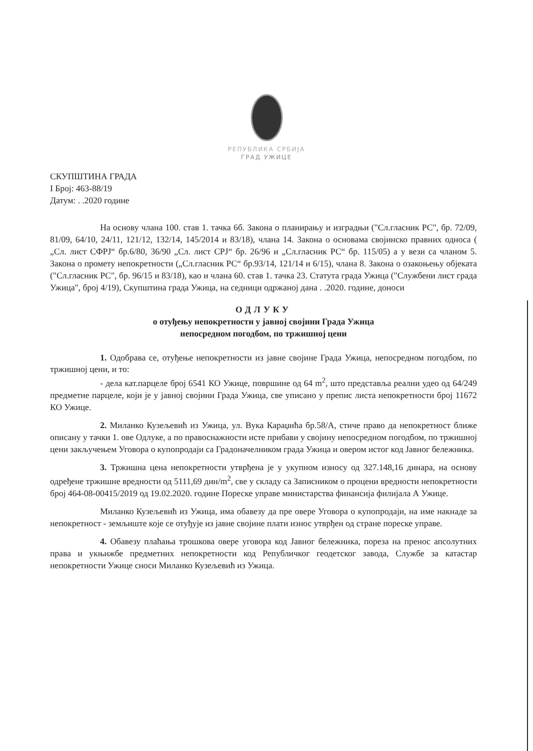РЕПУБЛИКА СРБИЈА
ГРАД УЖИЦЕ
СКУПШТИНА ГРАДА
I Број: 463-88/19
Датум: . .2020 године
На основу члана 100. став 1. тачка 6б. Закона о планирању и изградњи ("Сл.гласник РС", бр. 72/09, 81/09, 64/10, 24/11, 121/12, 132/14, 145/2014 и 83/18), члана 14. Закона о основама својинско правних односа ( „Сл. лист СФРЈ“ бр.6/80, 36/90 „Сл. лист СРЈ“ бр. 26/96 и „Сл.гласник РС“ бр. 115/05) а у вези са чланом 5. Закона о промету непокретности („Сл.гласник РС“ бр.93/14, 121/14 и 6/15), члана 8. Закона о озакоњењу објеката ("Сл.гласник РС", бр. 96/15 и 83/18), као и члана 60. став 1. тачка 23. Статута града Ужица ("Службени лист града Ужица", број 4/19), Скупштина града Ужица, на седници одржаној дана . .2020. године, доноси
ОДЛУКУ
о отуђењу непокретности у јавној својини Града Ужица
непосредном погодбом, по тржишној цени
1. Одобрава се, отуђење непокретности из јавне својине Града Ужица, непосредном погодбом, по тржишној цени, и то:
- дела кат.парцеле број 6541 КО Ужице, површине од 64 m<sup>2</sup>, што представља реални удео од 64/249 предметне парцеле, који је у јавној својини Града Ужица, све уписано у препис листа непокретности број 11672 КО Ужице.
2. Миланко Кузељевић из Ужица, ул. Вука Караџића бр.58/А, стиче право да непокретност ближе описану у тачки 1. ове Одлуке, а по правоснажности исте прибави у својину непосредном погодбом, по тржишној цени закључењем Уговора о купопродаји са Градоначелником града Ужица и овером истог код Јавног бележника.
3. Тржишна цена непокретности утврђена је у укупном износу од 327.148,16 динара, на основу одређене тржишне вредности од 5111,69 дин/m<sup>2</sup>, све у складу са Записником о процени вредности непокретности број 464-08-00415/2019 од 19.02.2020. године Пореске управе министарства финансија филијала А Ужице.
Миланко Кузељевић из Ужица, има обавезу да пре овере Уговора о купопродаји, на име накнаде за непокретност - земљиште које се отуђује из јавне својине плати износ утврђен од стране пореске управе.
4. Обавезу плаћања трошкова овере уговора код Јавног бележника, пореза на пренос апсолутних права и укњижбе предметних непокретности код Републичког геодетског завода, Службе за катастар непокретности Ужице сноси Миланко Кузељевић из Ужица.